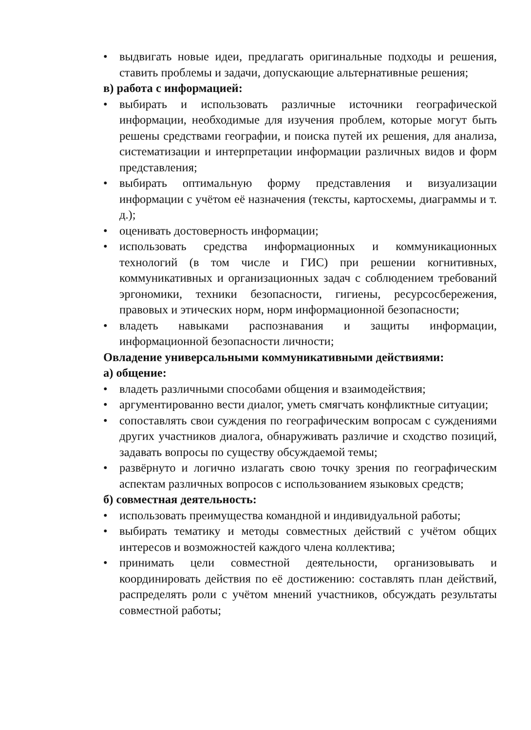• выдвигать новые идеи, предлагать оригинальные подходы и решения, ставить проблемы и задачи, допускающие альтернативные решения;
в) работа с информацией:
• выбирать и использовать различные источники географической информации, необходимые для изучения проблем, которые могут быть решены средствами географии, и поиска путей их решения, для анализа, систематизации и интерпретации информации различных видов и форм представления;
• выбирать оптимальную форму представления и визуализации информации с учётом её назначения (тексты, картосхемы, диаграммы и т. д.);
• оценивать достоверность информации;
• использовать средства информационных и коммуникационных технологий (в том числе и ГИС) при решении когнитивных, коммуникативных и организационных задач с соблюдением требований эргономики, техники безопасности, гигиены, ресурсосбережения, правовых и этических норм, норм информационной безопасности;
• владеть навыками распознавания и защиты информации, информационной безопасности личности;
Овладение универсальными коммуникативными действиями:
а) общение:
• владеть различными способами общения и взаимодействия;
• аргументированно вести диалог, уметь смягчать конфликтные ситуации;
• сопоставлять свои суждения по географическим вопросам с суждениями других участников диалога, обнаруживать различие и сходство позиций, задавать вопросы по существу обсуждаемой темы;
• развёрнуто и логично излагать свою точку зрения по географическим аспектам различных вопросов с использованием языковых средств;
б) совместная деятельность:
• использовать преимущества командной и индивидуальной работы;
• выбирать тематику и методы совместных действий с учётом общих интересов и возможностей каждого члена коллектива;
• принимать цели совместной деятельности, организовывать и координировать действия по её достижению: составлять план действий, распределять роли с учётом мнений участников, обсуждать результаты совместной работы;